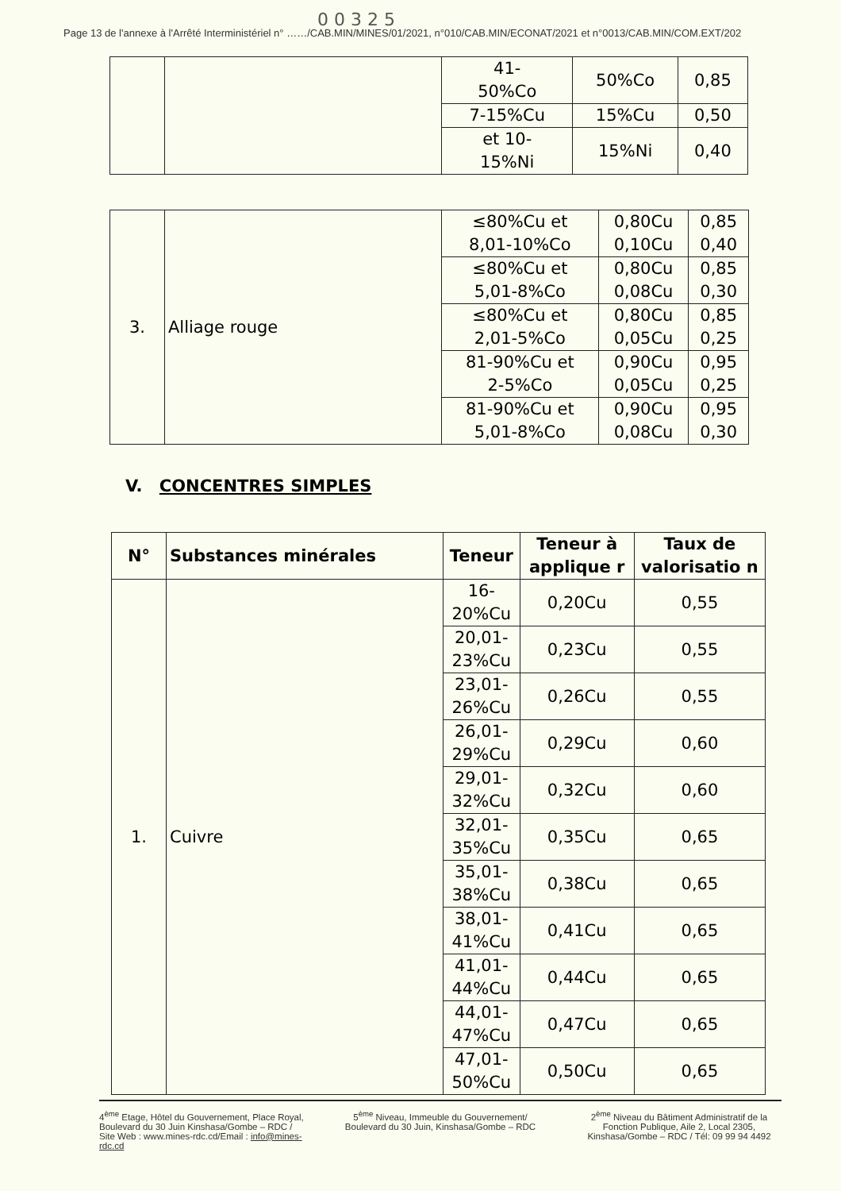0 0 3 2 5
Page 13 de l'annexe à l'Arrêté Interministériel n° ……/CAB.MIN/MINES/01/2021, n°010/CAB.MIN/ECONAT/2021 et n°0013/CAB.MIN/COM.EXT/202
| | | 41- 50%Co | 50%Co | 0,85 |
| | | 7-15%Cu | 15%Cu | 0,50 |
| | | et 10- 15%Ni | 15%Ni | 0,40 |
| 3. | Alliage rouge | ≤80%Cu et 8,01-10%Co | 0,80Cu 0,10Cu | 0,85 0,40 |
| | | ≤80%Cu et 5,01-8%Co | 0,80Cu 0,08Cu | 0,85 0,30 |
| | | ≤80%Cu et 2,01-5%Co | 0,80Cu 0,05Cu | 0,85 0,25 |
| | | 81-90%Cu et 2-5%Co | 0,90Cu 0,05Cu | 0,95 0,25 |
| | | 81-90%Cu et 5,01-8%Co | 0,90Cu 0,08Cu | 0,95 0,30 |
V. CONCENTRES SIMPLES
| N° | Substances minérales | Teneur | Teneur à applique r | Taux de valorisatio n |
| --- | --- | --- | --- | --- |
| 1. | Cuivre | 16-20%Cu | 0,20Cu | 0,55 |
| | | 20,01- 23%Cu | 0,23Cu | 0,55 |
| | | 23,01- 26%Cu | 0,26Cu | 0,55 |
| | | 26,01- 29%Cu | 0,29Cu | 0,60 |
| | | 29,01- 32%Cu | 0,32Cu | 0,60 |
| | | 32,01- 35%Cu | 0,35Cu | 0,65 |
| | | 35,01- 38%Cu | 0,38Cu | 0,65 |
| | | 38,01- 41%Cu | 0,41Cu | 0,65 |
| | | 41,01- 44%Cu | 0,44Cu | 0,65 |
| | | 44,01- 47%Cu | 0,47Cu | 0,65 |
| | | 47,01- 50%Cu | 0,50Cu | 0,65 |
4<sup>ème</sup> Etage, Hôtel du Gouvernement, Place Royal, Boulevard du 30 Juin Kinshasa/Gombe – RDC / Site Web : www.mines-rdc.cd/Email : info@mines-rdc.cd
5<sup>ème</sup> Niveau, Immeuble du Gouvernement/ Boulevard du 30 Juin, Kinshasa/Gombe – RDC
2<sup>ème</sup> Niveau du Bâtiment Administratif de la Fonction Publique, Aile 2, Local 2305, Kinshasa/Gombe – RDC / Tél: 09 99 94 4492